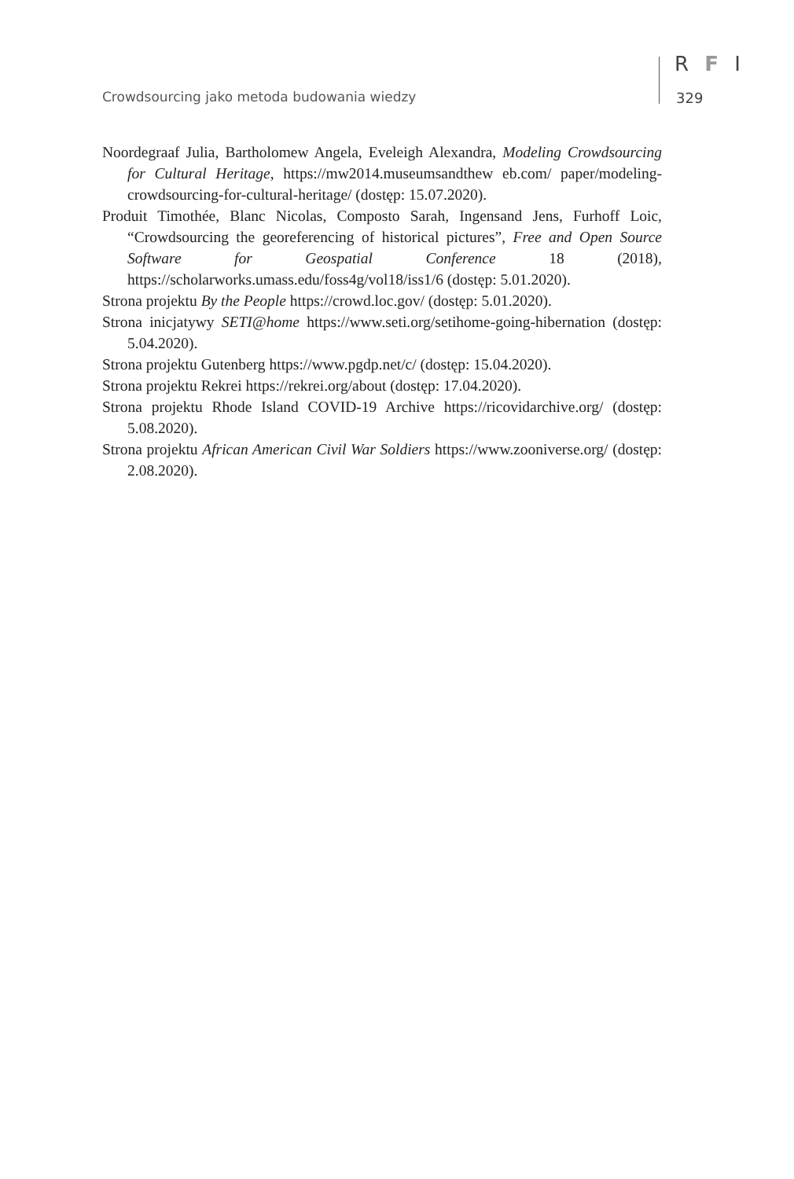Crowdsourcing jako metoda budowania wiedzy
R F I
329
Noordegraaf Julia, Bartholomew Angela, Eveleigh Alexandra, Modeling Crowdsourcing for Cultural Heritage, https://mw2014.museumsandthew eb.com/ paper/modeling-crowdsourcing-for-cultural-heritage/ (dostęp: 15.07.2020).
Produit Timothée, Blanc Nicolas, Composto Sarah, Ingensand Jens, Furhoff Loic, “Crowdsourcing the georeferencing of historical pictures”, Free and Open Source Software for Geospatial Conference 18 (2018), https://scholarworks.umass.edu/foss4g/vol18/iss1/6 (dostęp: 5.01.2020).
Strona projektu By the People https://crowd.loc.gov/ (dostęp: 5.01.2020).
Strona inicjatywy SETI@home https://www.seti.org/setihome-going-hibernation (dostęp: 5.04.2020).
Strona projektu Gutenberg https://www.pgdp.net/c/ (dostęp: 15.04.2020).
Strona projektu Rekrei https://rekrei.org/about (dostęp: 17.04.2020).
Strona projektu Rhode Island COVID-19 Archive https://ricovidarchive.org/ (dostęp: 5.08.2020).
Strona projektu African American Civil War Soldiers https://www.zooniverse.org/ (dostęp: 2.08.2020).